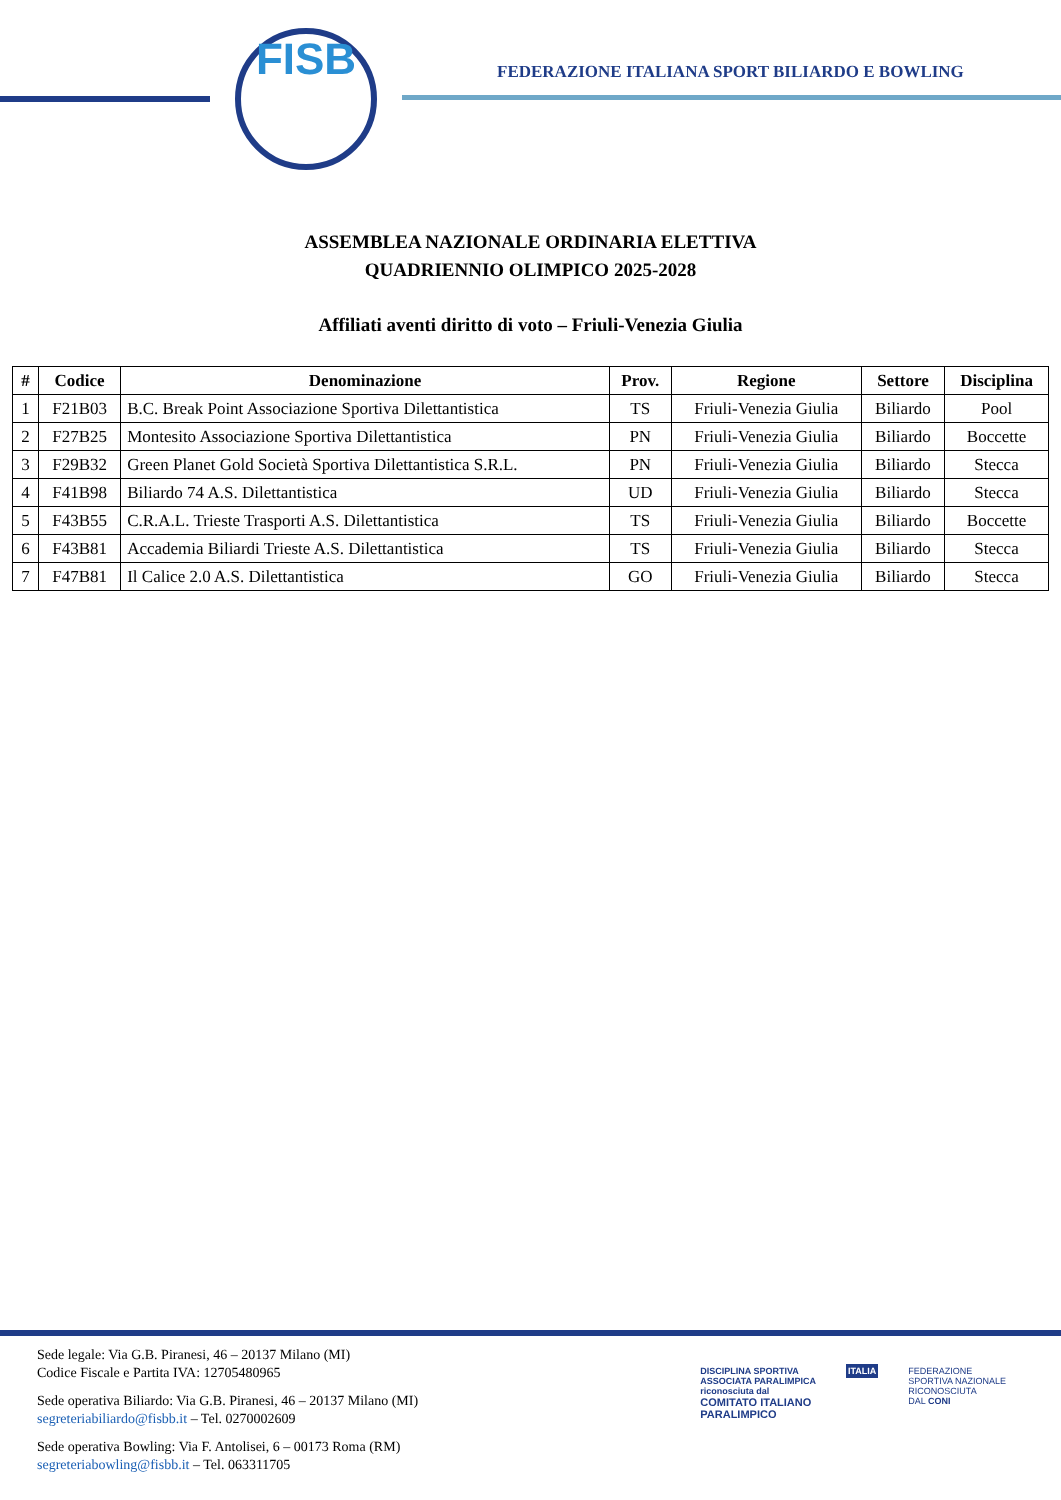FISB
FEDERAZIONE ITALIANA SPORT BILIARDO E BOWLING
ASSEMBLEA NAZIONALE ORDINARIA ELETTIVA
QUADRIENNIO OLIMPICO 2025-2028
Affiliati aventi diritto di voto – Friuli-Venezia Giulia
| # | Codice | Denominazione | Prov. | Regione | Settore | Disciplina |
| --- | --- | --- | --- | --- | --- | --- |
| 1 | F21B03 | B.C. Break Point Associazione Sportiva Dilettantistica | TS | Friuli-Venezia Giulia | Biliardo | Pool |
| 2 | F27B25 | Montesito Associazione Sportiva Dilettantistica | PN | Friuli-Venezia Giulia | Biliardo | Boccette |
| 3 | F29B32 | Green Planet Gold Società Sportiva Dilettantistica S.R.L. | PN | Friuli-Venezia Giulia | Biliardo | Stecca |
| 4 | F41B98 | Biliardo 74 A.S. Dilettantistica | UD | Friuli-Venezia Giulia | Biliardo | Stecca |
| 5 | F43B55 | C.R.A.L. Trieste Trasporti A.S. Dilettantistica | TS | Friuli-Venezia Giulia | Biliardo | Boccette |
| 6 | F43B81 | Accademia Biliardi Trieste A.S. Dilettantistica | TS | Friuli-Venezia Giulia | Biliardo | Stecca |
| 7 | F47B81 | Il Calice 2.0 A.S. Dilettantistica | GO | Friuli-Venezia Giulia | Biliardo | Stecca |
Sede legale: Via G.B. Piranesi, 46 – 20137 Milano (MI)
Codice Fiscale e Partita IVA: 12705480965
Sede operativa Biliardo: Via G.B. Piranesi, 46 – 20137 Milano (MI)
segreteriabiliardo@fisbb.it – Tel. 0270002609
Sede operativa Bowling: Via F. Antolisei, 6 – 00173 Roma (RM)
segreteriabowling@fisbb.it – Tel. 063311705
DISCIPLINA SPORTIVA
ASSOCIATA PARALIMPICA
riconosciuta dal
COMITATO ITALIANO
PARALIMPICO
ITALIA FEDERAZIONE
SPORTIVA NAZIONALE
RICONOSCIUTA
DAL CONI